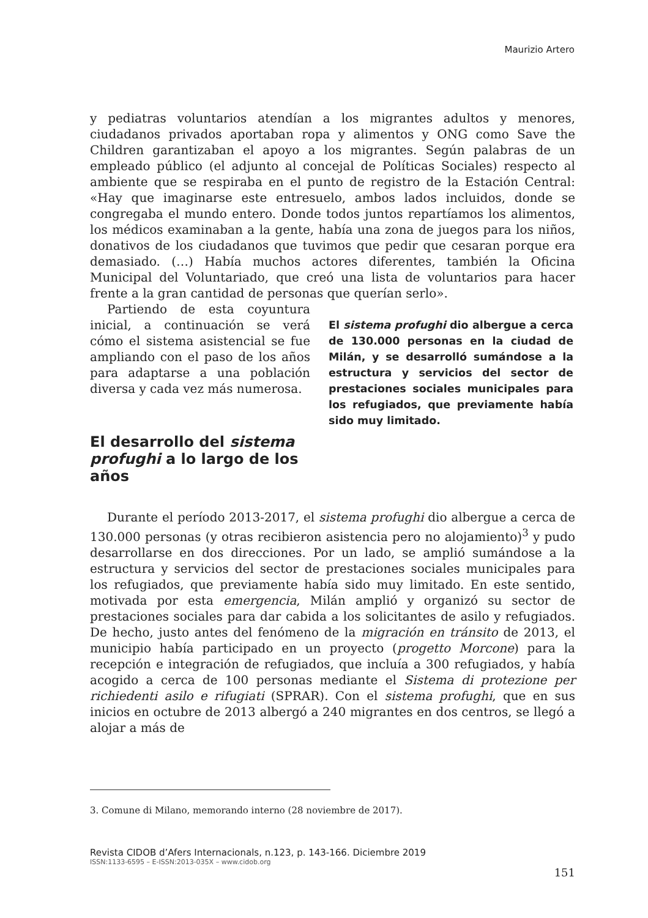Maurizio Artero
y pediatras voluntarios atendían a los migrantes adultos y menores, ciudadanos privados aportaban ropa y alimentos y ONG como Save the Children garantizaban el apoyo a los migrantes. Según palabras de un empleado público (el adjunto al concejal de Políticas Sociales) respecto al ambiente que se respiraba en el punto de registro de la Estación Central: «Hay que imaginarse este entresuelo, ambos lados incluidos, donde se congregaba el mundo entero. Donde todos juntos repartíamos los alimentos, los médicos examinaban a la gente, había una zona de juegos para los niños, donativos de los ciudadanos que tuvimos que pedir que cesaran porque era demasiado. (…) Había muchos actores diferentes, también la Oficina Municipal del Voluntariado, que creó una lista de voluntarios para hacer frente a la gran cantidad de personas que querían serlo».
Partiendo de esta coyuntura inicial, a continuación se verá cómo el sistema asistencial se fue ampliando con el paso de los años para adaptarse a una población diversa y cada vez más numerosa.
El desarrollo del sistema profughi a lo largo de los años
El sistema profughi dio albergue a cerca de 130.000 personas en la ciudad de Milán, y se desarrolló sumándose a la estructura y servicios del sector de prestaciones sociales municipales para los refugiados, que previamente había sido muy limitado.
Durante el período 2013-2017, el sistema profughi dio albergue a cerca de 130.000 personas (y otras recibieron asistencia pero no alojamiento)<sup>3</sup> y pudo desarrollarse en dos direcciones. Por un lado, se amplió sumándose a la estructura y servicios del sector de prestaciones sociales municipales para los refugiados, que previamente había sido muy limitado. En este sentido, motivada por esta emergencia, Milán amplió y organizó su sector de prestaciones sociales para dar cabida a los solicitantes de asilo y refugiados. De hecho, justo antes del fenómeno de la migración en tránsito de 2013, el municipio había participado en un proyecto (progetto Morcone) para la recepción e integración de refugiados, que incluía a 300 refugiados, y había acogido a cerca de 100 personas mediante el Sistema di protezione per richiedenti asilo e rifugiati (SPRAR). Con el sistema profughi, que en sus inicios en octubre de 2013 albergó a 240 migrantes en dos centros, se llegó a alojar a más de
3. Comune di Milano, memorando interno (28 noviembre de 2017).
Revista CIDOB d’Afers Internacionals, n.123, p. 143-166. Diciembre 2019
ISSN:1133-6595 – E-ISSN:2013-035X – www.cidob.org
151